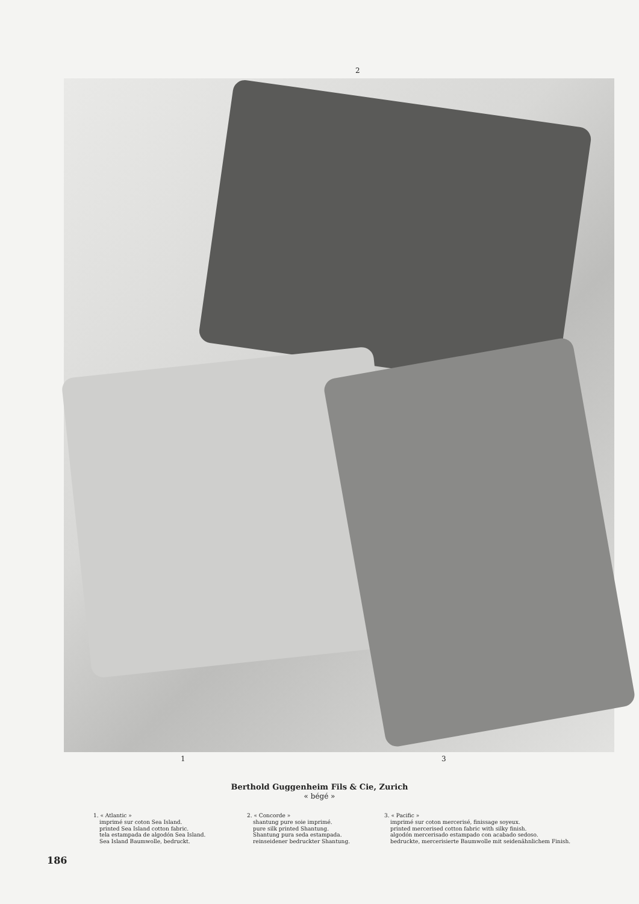2
1 3
Berthold Guggenheim Fils & Cie, Zurich
« bégé »
1. « Atlantic »
imprimé sur coton Sea Island.
printed Sea Island cotton fabric.
tela estampada de algodón Sea Island.
Sea Island Baumwolle, bedruckt.
2. « Concorde »
shantung pure soie imprimé.
pure silk printed Shantung.
Shantung pura seda estampada.
reinseidener bedruckter Shantung.
3. « Pacific »
imprimé sur coton mercerisé, finissage soyeux.
printed mercerised cotton fabric with silky finish.
algodón mercerisado estampado con acabado sedoso.
bedruckte, mercerisierte Baumwolle mit seidenähnlichem Finish.
186